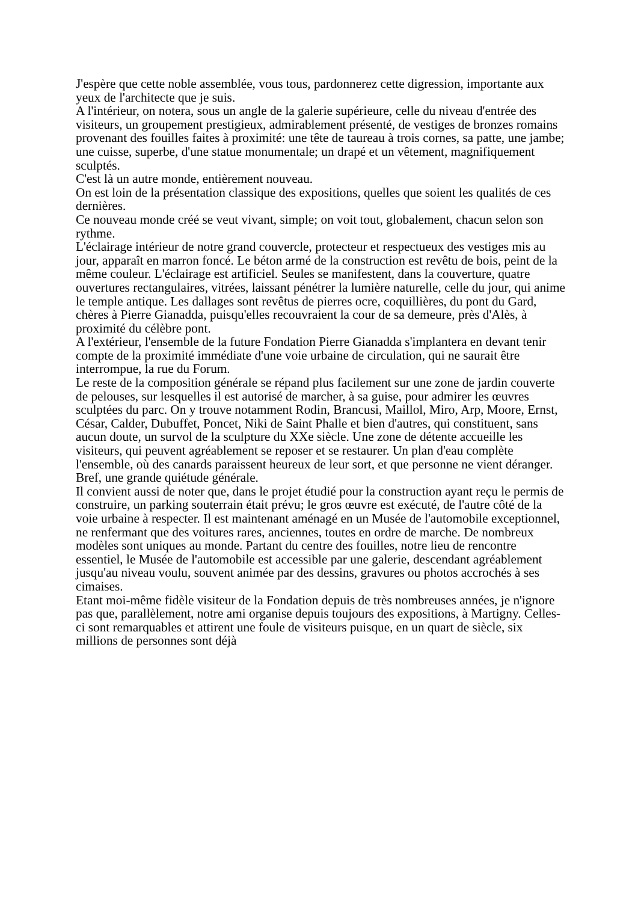J'espère que cette noble assemblée, vous tous, pardonnerez cette digression, importante aux yeux de l'architecte que je suis.
A l'intérieur, on notera, sous un angle de la galerie supérieure, celle du niveau d'entrée des visiteurs, un groupement prestigieux, admirablement présenté, de vestiges de bronzes romains provenant des fouilles faites à proximité: une tête de taureau à trois cornes, sa patte, une jambe; une cuisse, superbe, d'une statue monumentale; un drapé et un vêtement, magnifiquement sculptés.
C'est là un autre monde, entièrement nouveau.
On est loin de la présentation classique des expositions, quelles que soient les qualités de ces dernières.
Ce nouveau monde créé se veut vivant, simple; on voit tout, globalement, chacun selon son rythme.
L'éclairage intérieur de notre grand couvercle, protecteur et respectueux des vestiges mis au jour, apparaît en marron foncé. Le béton armé de la construction est revêtu de bois, peint de la même couleur. L'éclairage est artificiel. Seules se manifestent, dans la couverture, quatre ouvertures rectangulaires, vitrées, laissant pénétrer la lumière naturelle, celle du jour, qui anime le temple antique. Les dallages sont revêtus de pierres ocre, coquillières, du pont du Gard, chères à Pierre Gianadda, puisqu'elles recouvraient la cour de sa demeure, près d'Alès, à proximité du célèbre pont.
A l'extérieur, l'ensemble de la future Fondation Pierre Gianadda s'implantera en devant tenir compte de la proximité immédiate d'une voie urbaine de circulation, qui ne saurait être interrompue, la rue du Forum.
Le reste de la composition générale se répand plus facilement sur une zone de jardin couverte de pelouses, sur lesquelles il est autorisé de marcher, à sa guise, pour admirer les œuvres sculptées du parc. On y trouve notamment Rodin, Brancusi, Maillol, Miro, Arp, Moore, Ernst, César, Calder, Dubuffet, Poncet, Niki de Saint Phalle et bien d'autres, qui constituent, sans aucun doute, un survol de la sculpture du XXe siècle. Une zone de détente accueille les visiteurs, qui peuvent agréablement se reposer et se restaurer. Un plan d'eau complète l'ensemble, où des canards paraissent heureux de leur sort, et que personne ne vient déranger.
Bref, une grande quiétude générale.
Il convient aussi de noter que, dans le projet étudié pour la construction ayant reçu le permis de construire, un parking souterrain était prévu; le gros œuvre est exécuté, de l'autre côté de la voie urbaine à respecter. Il est maintenant aménagé en un Musée de l'automobile exceptionnel, ne renfermant que des voitures rares, anciennes, toutes en ordre de marche. De nombreux modèles sont uniques au monde. Partant du centre des fouilles, notre lieu de rencontre essentiel, le Musée de l'automobile est accessible par une galerie, descendant agréablement jusqu'au niveau voulu, souvent animée par des dessins, gravures ou photos accrochés à ses cimaises.
Etant moi-même fidèle visiteur de la Fondation depuis de très nombreuses années, je n'ignore pas que, parallèlement, notre ami organise depuis toujours des expositions, à Martigny. Celles-ci sont remarquables et attirent une foule de visiteurs puisque, en un quart de siècle, six millions de personnes sont déjà